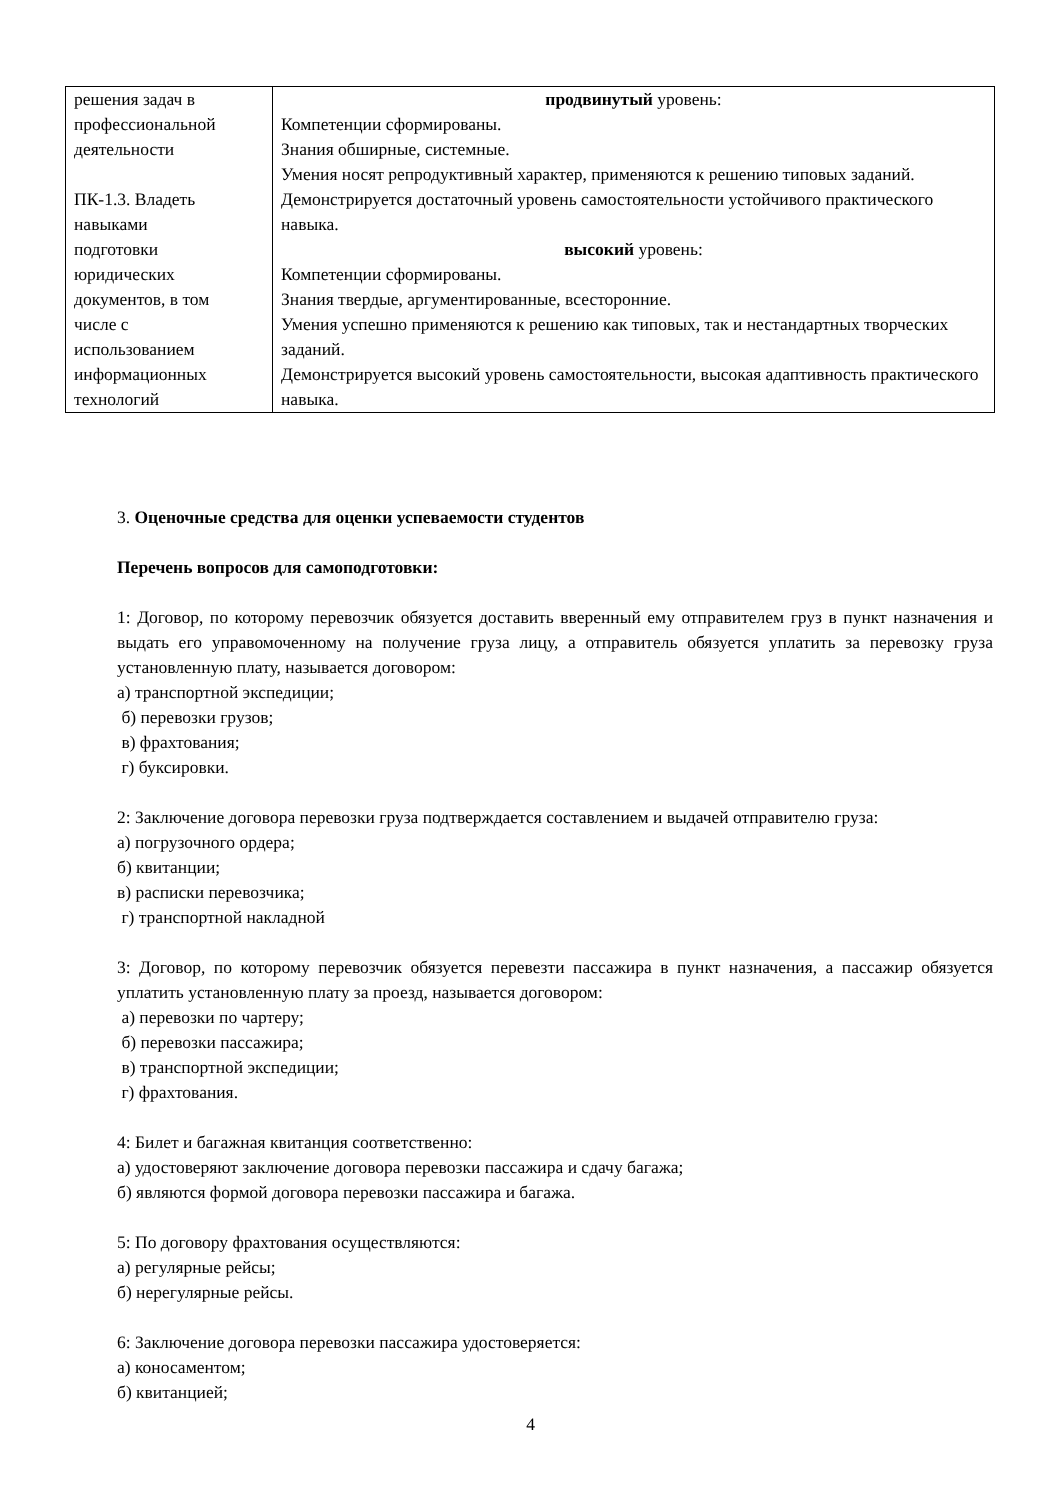| решения задач в профессиональной деятельности ПК-1.3. Владеть навыками подготовки юридических документов, в том числе с использованием информационных технологий | продвинутый уровень: Компетенции сформированы. Знания обширные, системные. Умения носят репродуктивный характер, применяются к решению типовых заданий. Демонстрируется достаточный уровень самостоятельности устойчивого практического навыка. высокий уровень: Компетенции сформированы. Знания твердые, аргументированные, всесторонние. Умения успешно применяются к решению как типовых, так и нестандартных творческих заданий. Демонстрируется высокий уровень самостоятельности, высокая адаптивность практического навыка. |
3. Оценочные средства для оценки успеваемости студентов
Перечень вопросов для самоподготовки:
1: Договор, по которому перевозчик обязуется доставить вверенный ему отправителем груз в пункт назначения и выдать его управомоченному на получение груза лицу, а отправитель обязуется уплатить за перевозку груза установленную плату, называется договором:
а) транспортной экспедиции;
б) перевозки грузов;
в) фрахтования;
г) буксировки.
2: Заключение договора перевозки груза подтверждается составлением и выдачей отправителю груза:
а) погрузочного ордера;
б) квитанции;
в) расписки перевозчика;
г) транспортной накладной
3: Договор, по которому перевозчик обязуется перевезти пассажира в пункт назначения, а пассажир обязуется уплатить установленную плату за проезд, называется договором:
а) перевозки по чартеру;
б) перевозки пассажира;
в) транспортной экспедиции;
г) фрахтования.
4: Билет и багажная квитанция соответственно:
а) удостоверяют заключение договора перевозки пассажира и сдачу багажа;
б) являются формой договора перевозки пассажира и багажа.
5: По договору фрахтования осуществляются:
а) регулярные рейсы;
б) нерегулярные рейсы.
6: Заключение договора перевозки пассажира удостоверяется:
а) коносаментом;
б) квитанцией;
4